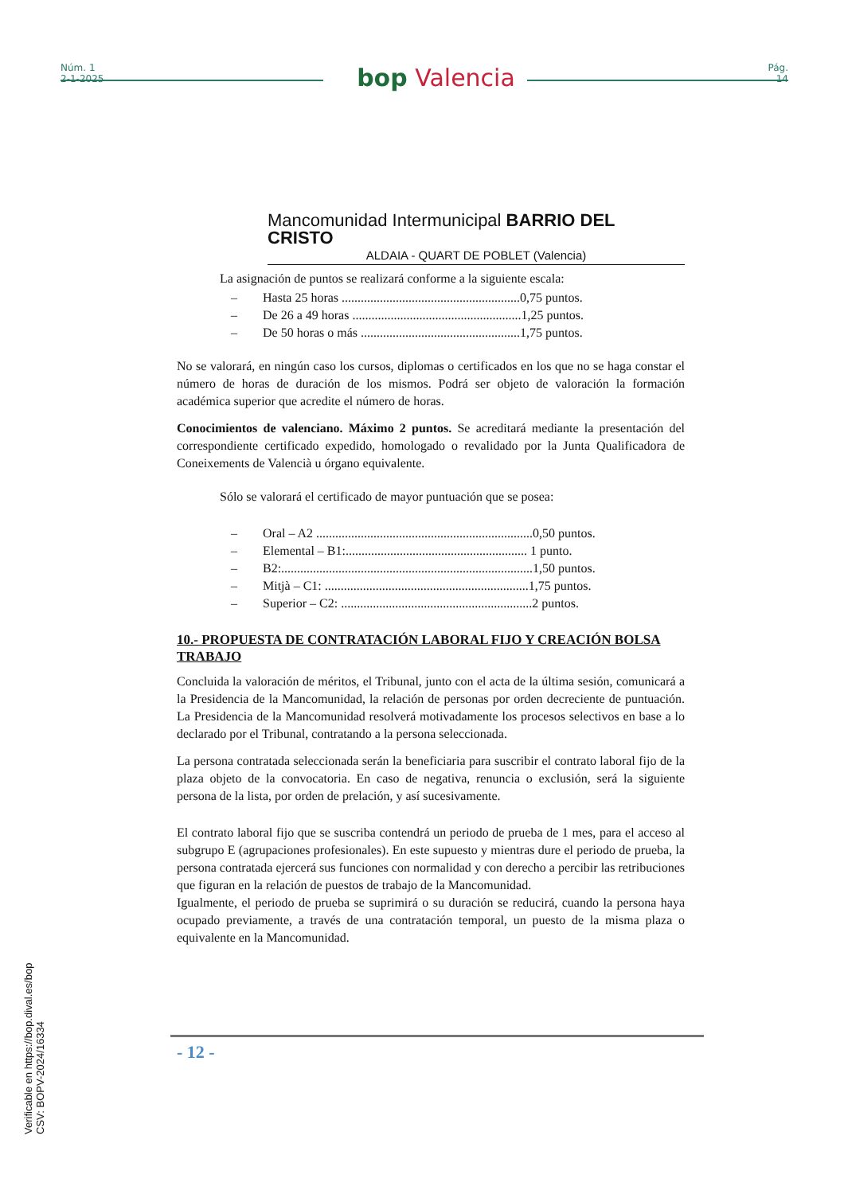Núm. 1
2-1-2025
bop Valencia
Pág.
14
Mancomunidad Intermunicipal BARRIO DEL CRISTO
ALDAIA - QUART DE POBLET (Valencia)
La asignación de puntos se realizará conforme a la siguiente escala:
– Hasta 25 horas ........................................................0,75 puntos.
– De 26 a 49 horas .....................................................1,25 puntos.
– De 50 horas o más ..................................................1,75 puntos.
No se valorará, en ningún caso los cursos, diplomas o certificados en los que no se haga constar el número de horas de duración de los mismos. Podrá ser objeto de valoración la formación académica superior que acredite el número de horas.
Conocimientos de valenciano. Máximo 2 puntos. Se acreditará mediante la presentación del correspondiente certificado expedido, homologado o revalidado por la Junta Qualificadora de Coneixements de Valencià u órgano equivalente.
Sólo se valorará el certificado de mayor puntuación que se posea:
– Oral – A2 ....................................................................0,50 puntos.
– Elemental – B1:......................................................... 1 punto.
– B2:...............................................................................1,50 puntos.
– Mitjà – C1: ................................................................1,75 puntos.
– Superior – C2: ............................................................2 puntos.
10.- PROPUESTA DE CONTRATACIÓN LABORAL FIJO Y CREACIÓN BOLSA TRABAJO
Concluida la valoración de méritos, el Tribunal, junto con el acta de la última sesión, comunicará a la Presidencia de la Mancomunidad, la relación de personas por orden decreciente de puntuación. La Presidencia de la Mancomunidad resolverá motivadamente los procesos selectivos en base a lo declarado por el Tribunal, contratando a la persona seleccionada.
La persona contratada seleccionada serán la beneficiaria para suscribir el contrato laboral fijo de la plaza objeto de la convocatoria. En caso de negativa, renuncia o exclusión, será la siguiente persona de la lista, por orden de prelación, y así sucesivamente.
El contrato laboral fijo que se suscriba contendrá un periodo de prueba de 1 mes, para el acceso al subgrupo E (agrupaciones profesionales). En este supuesto y mientras dure el periodo de prueba, la persona contratada ejercerá sus funciones con normalidad y con derecho a percibir las retribuciones que figuran en la relación de puestos de trabajo de la Mancomunidad.
Igualmente, el periodo de prueba se suprimirá o su duración se reducirá, cuando la persona haya ocupado previamente, a través de una contratación temporal, un puesto de la misma plaza o equivalente en la Mancomunidad.
- 12 -
Verificable en https://bop.dival.es/bop
CSV: BOPV-2024/16334